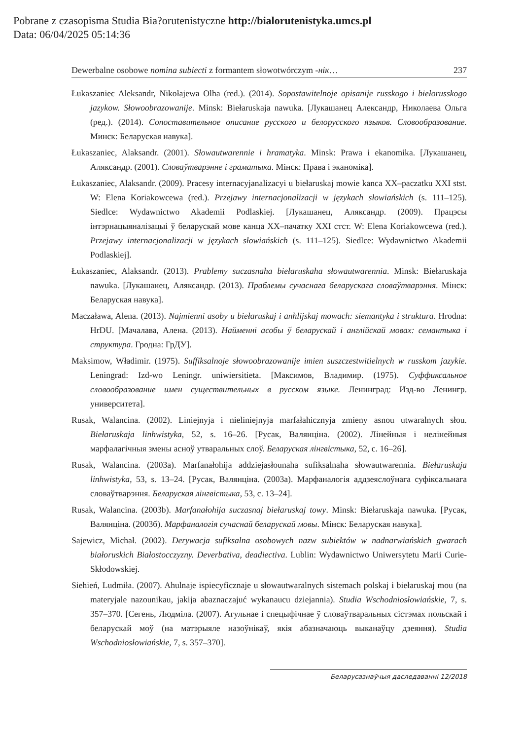Pobrane z czasopisma Studia Bia?orutenistyczne http://bialorutenistyka.umcs.pl
Data: 06/04/2025 05:14:36
Dewerbalne osobowe nomina subiecti z formantem słowotwórczym -нік… 237
Łukaszaniec Aleksandr, Nikołajewa Olha (red.). (2014). Sopostawitelnoje opisanije russkogo i biełorusskogo jazykow. Słowoobrazowanije. Minsk: Biełaruskaja nawuka. [Лукашанец Александр, Николаева Ольга (ред.). (2014). Сопоставительное описание русского и белорусского языков. Словообразование. Минск: Беларуская навука].
Łukaszaniec, Alaksandr. (2001). Słowautwarennie i hramatyka. Minsk: Prawa i ekanomika. [Лукашанец, Аляксандр. (2001). Словаўтварэнне і граматыка. Мінск: Права і эканоміка].
Łukaszaniec, Alaksandr. (2009). Pracesy internacyjanalizacyi u biełaruskaj mowie kanca XX–paczatku XXI stst. W: Elena Koriakowcewa (red.). Przejawy internacjonalizacji w językach słowiańskich (s. 111–125). Siedlce: Wydawnictwo Akademii Podlaskiej. [Лукашанец, Аляксандр. (2009). Працэсы інтэрнацыяналізацыі ў беларускай мове канца XX–пачатку XXI стст. W: Elena Koriakowcewa (red.). Przejawy internacjonalizacji w językach słowiańskich (s. 111–125). Siedlce: Wydawnictwo Akademii Podlaskiej].
Łukaszaniec, Alaksandr. (2013). Prablemy suczasnaha biełaruskaha słowautwarennia. Minsk: Biełaruskaja nawuka. [Лукашанец, Аляксандр. (2013). Праблемы сучаснага беларускага словаўтварэння. Мінск: Беларуская навука].
Maczaława, Alena. (2013). Najmienni asoby u biełaruskaj i anhlijskaj mowach: siemantyka i struktura. Hrodna: HrDU. [Мачалава, Алена. (2013). Найменні асобы ў беларускай і англійскай мовах: семантыка і структура. Гродна: ГрДУ].
Maksimow, Władimir. (1975). Suffiksalnoje słowoobrazowanije imien suszczestwitielnych w russkom jazykie. Leningrad: Izd-wo Leningr. uniwiersitieta. [Максимов, Владимир. (1975). Суффиксальное словообразование имен существительных в русском языке. Ленинград: Изд-во Ленингр. университета].
Rusak, Walancina. (2002). Liniejnyja i nieliniejnyja marfałahicznyja zmieny asnou utwaralnych słou. Biełaruskaja linhwistyka, 52, s. 16–26. [Русак, Валянціна. (2002). Лінейныя і нелінейныя марфалагічныя змены асноў утваральных слоў. Беларуская лінгвістыка, 52, с. 16–26].
Rusak, Walancina. (2003a). Marfanałohija addziejasłounaha sufiksalnaha słowautwarennia. Biełaruskaja linhwistyka, 53, s. 13–24. [Русак, Валянціна. (2003а). Марфаналогія аддзеяслоўнага суфіксальнага словаўтварэння. Беларуская лінгвістыка, 53, с. 13–24].
Rusak, Walancina. (2003b). Marfanałohija suczasnaj biełaruskaj towy. Minsk: Biełaruskaja nawuka. [Русак, Валянціна. (2003б). Марфаналогія сучаснай беларускай мовы. Мінск: Беларуская навука].
Sajewicz, Michał. (2002). Derywacja sufiksalna osobowych nazw subiektów w nadnarwiańskich gwarach białoruskich Białostocczyzny. Deverbativa, deadiectiva. Lublin: Wydawnictwo Uniwersytetu Marii Curie-Skłodowskiej.
Siehień, Ludmiła. (2007). Ahulnaje ispiecyficznaje u słowautwaralnych sistemach polskaj i biełaruskaj mou (na materyjale nazounikau, jakija abaznaczajuć wykanaucu dziejannia). Studia Wschodniosłowiańskie, 7, s. 357–370. [Сегень, Людміла. (2007). Агульнае і спецыфічнае ў словаўтваральных сістэмах польскай і беларускай моў (на матэрыяле назоўнікаў, якія абазначаюць выканаўцу дзеяння). Studia Wschodniosłowiańskie, 7, s. 357–370].
Беларусазнаўчыя даследаванні 12/2018